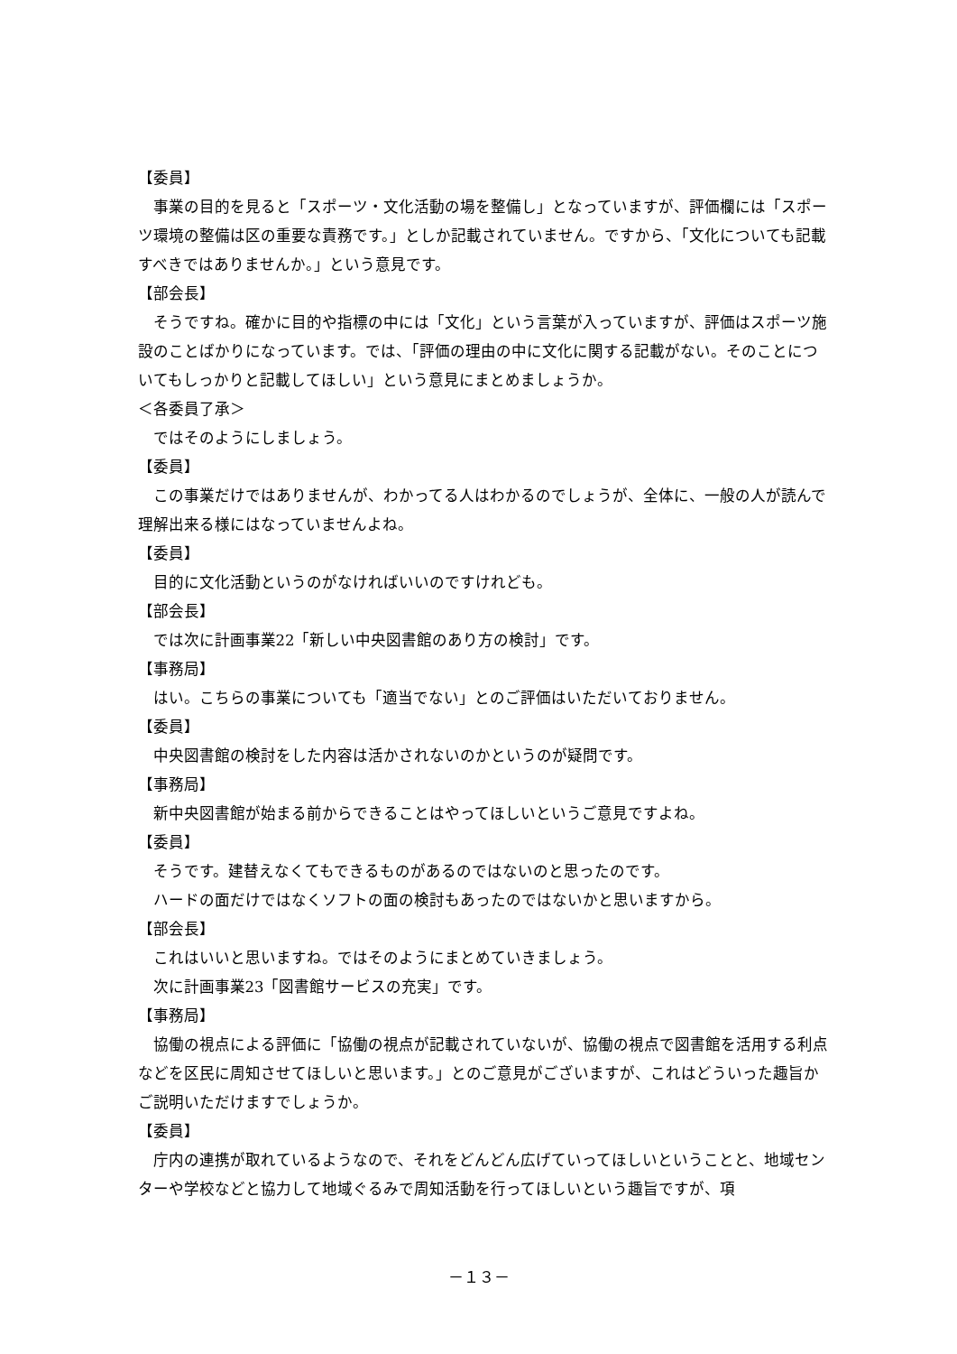【委員】
事業の目的を見ると「スポーツ・文化活動の場を整備し」となっていますが、評価欄には「スポーツ環境の整備は区の重要な責務です。」としか記載されていません。ですから、「文化についても記載すべきではありませんか。」という意見です。
【部会長】
そうですね。確かに目的や指標の中には「文化」という言葉が入っていますが、評価はスポーツ施設のことばかりになっています。では、「評価の理由の中に文化に関する記載がない。そのことについてもしっかりと記載してほしい」という意見にまとめましょうか。
＜各委員了承＞
ではそのようにしましょう。
【委員】
この事業だけではありませんが、わかってる人はわかるのでしょうが、全体に、一般の人が読んで理解出来る様にはなっていませんよね。
【委員】
目的に文化活動というのがなければいいのですけれども。
【部会長】
では次に計画事業22「新しい中央図書館のあり方の検討」です。
【事務局】
はい。こちらの事業についても「適当でない」とのご評価はいただいておりません。
【委員】
中央図書館の検討をした内容は活かされないのかというのが疑問です。
【事務局】
新中央図書館が始まる前からできることはやってほしいというご意見ですよね。
【委員】
そうです。建替えなくてもできるものがあるのではないのと思ったのです。
ハードの面だけではなくソフトの面の検討もあったのではないかと思いますから。
【部会長】
これはいいと思いますね。ではそのようにまとめていきましょう。
次に計画事業23「図書館サービスの充実」です。
【事務局】
協働の視点による評価に「協働の視点が記載されていないが、協働の視点で図書館を活用する利点などを区民に周知させてほしいと思います。」とのご意見がございますが、これはどういった趣旨かご説明いただけますでしょうか。
【委員】
庁内の連携が取れているようなので、それをどんどん広げていってほしいということと、地域センターや学校などと協力して地域ぐるみで周知活動を行ってほしいという趣旨ですが、項
－１３－